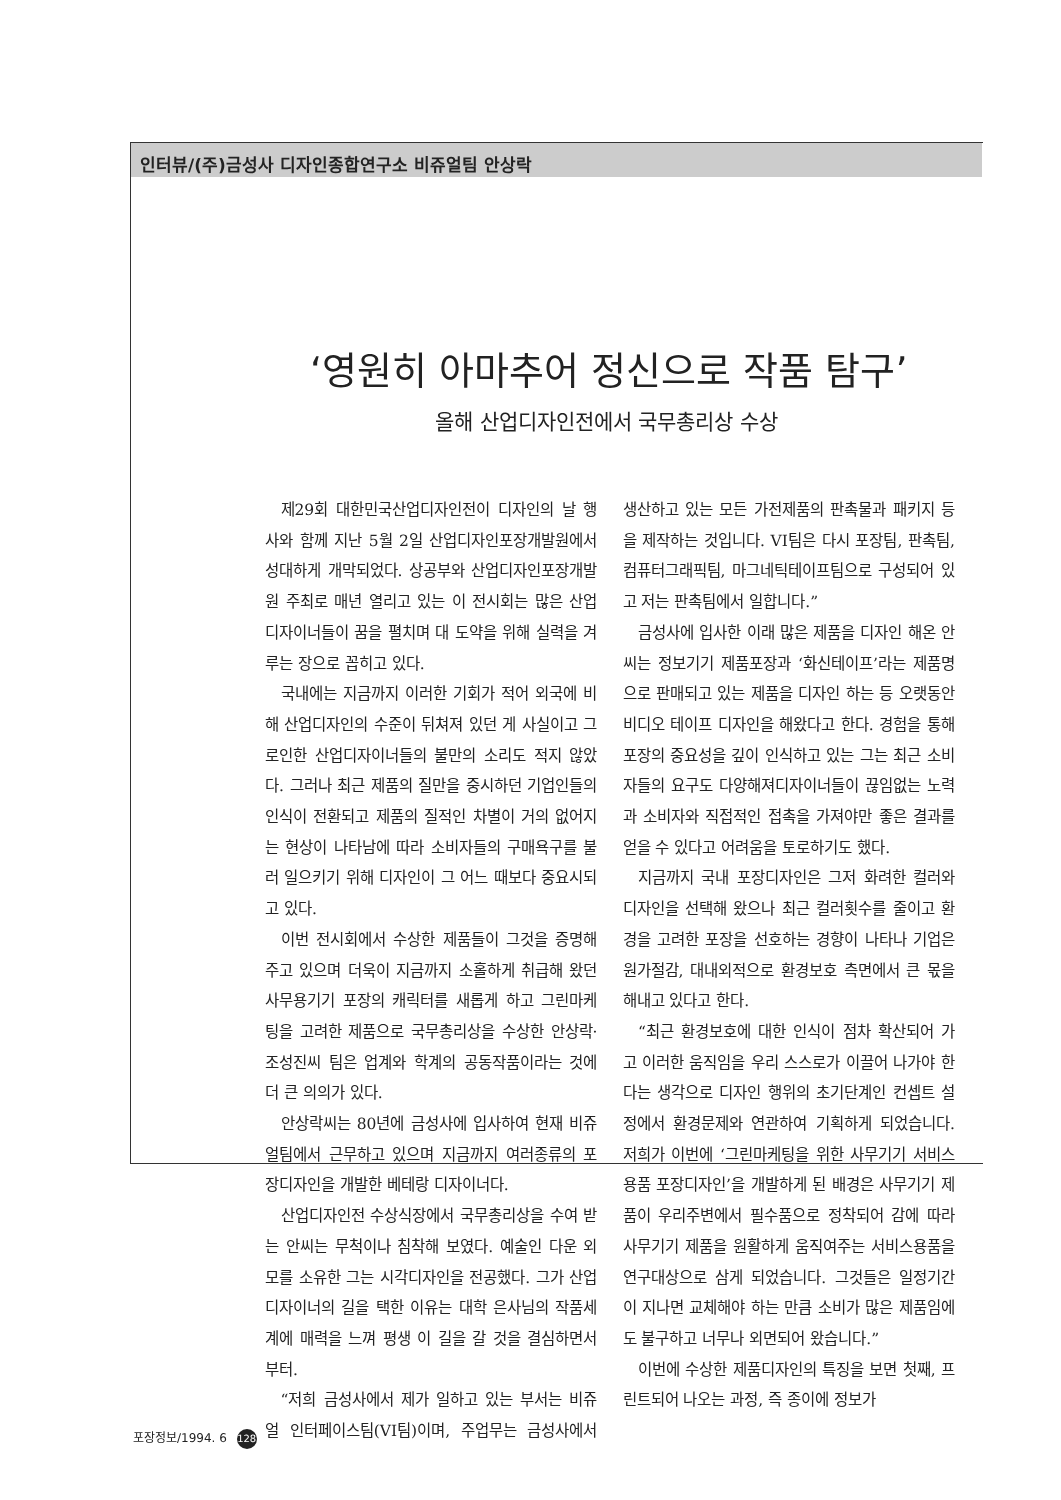인터뷰/(주)금성사 디자인종합연구소 비쥬얼팀 안상락
‘영원히 아마추어 정신으로 작품 탐구’
올해 산업디자인전에서 국무총리상 수상
제29회 대한민국산업디자인전이 디자인의 날 행사와 함께 지난 5월 2일 산업디자인포장개발원에서 성대하게 개막되었다. 상공부와 산업디자인포장개발원 주최로 매년 열리고 있는 이 전시회는 많은 산업디자이너들이 꿈을 펼치며 대 도약을 위해 실력을 겨루는 장으로 꼽히고 있다.
국내에는 지금까지 이러한 기회가 적어 외국에 비해 산업디자인의 수준이 뒤쳐져 있던 게 사실이고 그로인한 산업디자이너들의 불만의 소리도 적지 않았다. 그러나 최근 제품의 질만을 중시하던 기업인들의 인식이 전환되고 제품의 질적인 차별이 거의 없어지는 현상이 나타남에 따라 소비자들의 구매욕구를 불러 일으키기 위해 디자인이 그 어느 때보다 중요시되고 있다.
이번 전시회에서 수상한 제품들이 그것을 증명해 주고 있으며 더욱이 지금까지 소홀하게 취급해 왔던 사무용기기 포장의 캐릭터를 새롭게 하고 그린마케팅을 고려한 제품으로 국무총리상을 수상한 안상락·조성진씨 팀은 업계와 학계의 공동작품이라는 것에 더 큰 의의가 있다.
안상락씨는 80년에 금성사에 입사하여 현재 비쥬얼팀에서 근무하고 있으며 지금까지 여러종류의 포장디자인을 개발한 베테랑 디자이너다.
산업디자인전 수상식장에서 국무총리상을 수여 받는 안씨는 무척이나 침착해 보였다. 예술인 다운 외모를 소유한 그는 시각디자인을 전공했다. 그가 산업디자이너의 길을 택한 이유는 대학 은사님의 작품세계에 매력을 느껴 평생 이 길을 갈 것을 결심하면서부터.
“저희 금성사에서 제가 일하고 있는 부서는 비쥬얼 인터페이스팀(VI팀)이며, 주업무는 금성사에서 생산하고 있는 모든 가전제품의 판촉물과 패키지 등을 제작하는 것입니다. VI팀은 다시 포장팀, 판촉팀, 컴퓨터그래픽팀, 마그네틱테이프팀으로 구성되어 있고 저는 판촉팀에서 일합니다.”
금성사에 입사한 이래 많은 제품을 디자인 해온 안씨는 정보기기 제품포장과 ‘화신테이프’라는 제품명으로 판매되고 있는 제품을 디자인 하는 등 오랫동안 비디오 테이프 디자인을 해왔다고 한다. 경험을 통해 포장의 중요성을 깊이 인식하고 있는 그는 최근 소비자들의 요구도 다양해져디자이너들이 끊임없는 노력과 소비자와 직접적인 접촉을 가져야만 좋은 결과를 얻을 수 있다고 어려움을 토로하기도 했다.
지금까지 국내 포장디자인은 그저 화려한 컬러와 디자인을 선택해 왔으나 최근 컬러횟수를 줄이고 환경을 고려한 포장을 선호하는 경향이 나타나 기업은 원가절감, 대내외적으로 환경보호 측면에서 큰 몫을 해내고 있다고 한다.
“최근 환경보호에 대한 인식이 점차 확산되어 가고 이러한 움직임을 우리 스스로가 이끌어 나가야 한다는 생각으로 디자인 행위의 초기단계인 컨셉트 설정에서 환경문제와 연관하여 기획하게 되었습니다. 저희가 이번에 ‘그린마케팅을 위한 사무기기 서비스용품 포장디자인’을 개발하게 된 배경은 사무기기 제품이 우리주변에서 필수품으로 정착되어 감에 따라 사무기기 제품을 원활하게 움직여주는 서비스용품을 연구대상으로 삼게 되었습니다. 그것들은 일정기간이 지나면 교체해야 하는 만큼 소비가 많은 제품임에도 불구하고 너무나 외면되어 왔습니다.”
이번에 수상한 제품디자인의 특징을 보면 첫째, 프린트되어 나오는 과정, 즉 종이에 정보가
포장정보/1994. 6 128